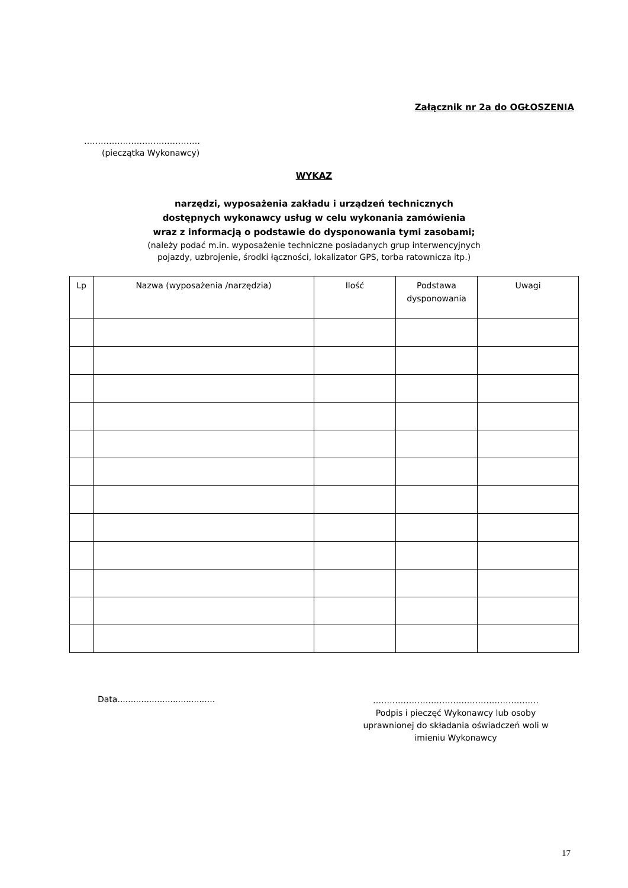Załącznik nr 2a do OGŁOSZENIA
……………………………………
(pieczątka Wykonawcy)
WYKAZ
narzędzi, wyposażenia zakładu i urządzeń technicznych
dostępnych wykonawcy usług w celu wykonania zamówienia
wraz z informacją o podstawie do dysponowania tymi zasobami;
(należy podać m.in. wyposażenie techniczne posiadanych grup interwencyjnych
pojazdy, uzbrojenie, środki łączności, lokalizator GPS, torba ratownicza itp.)
| Lp | Nazwa (wyposażenia /narzędzia) | Ilość | Podstawa dysponowania | Uwagi |
| --- | --- | --- | --- | --- |
Data.....................................
……………………………………………………
Podpis i pieczęć Wykonawcy lub osoby uprawnionej do składania oświadczeń woli w imieniu Wykonawcy
17